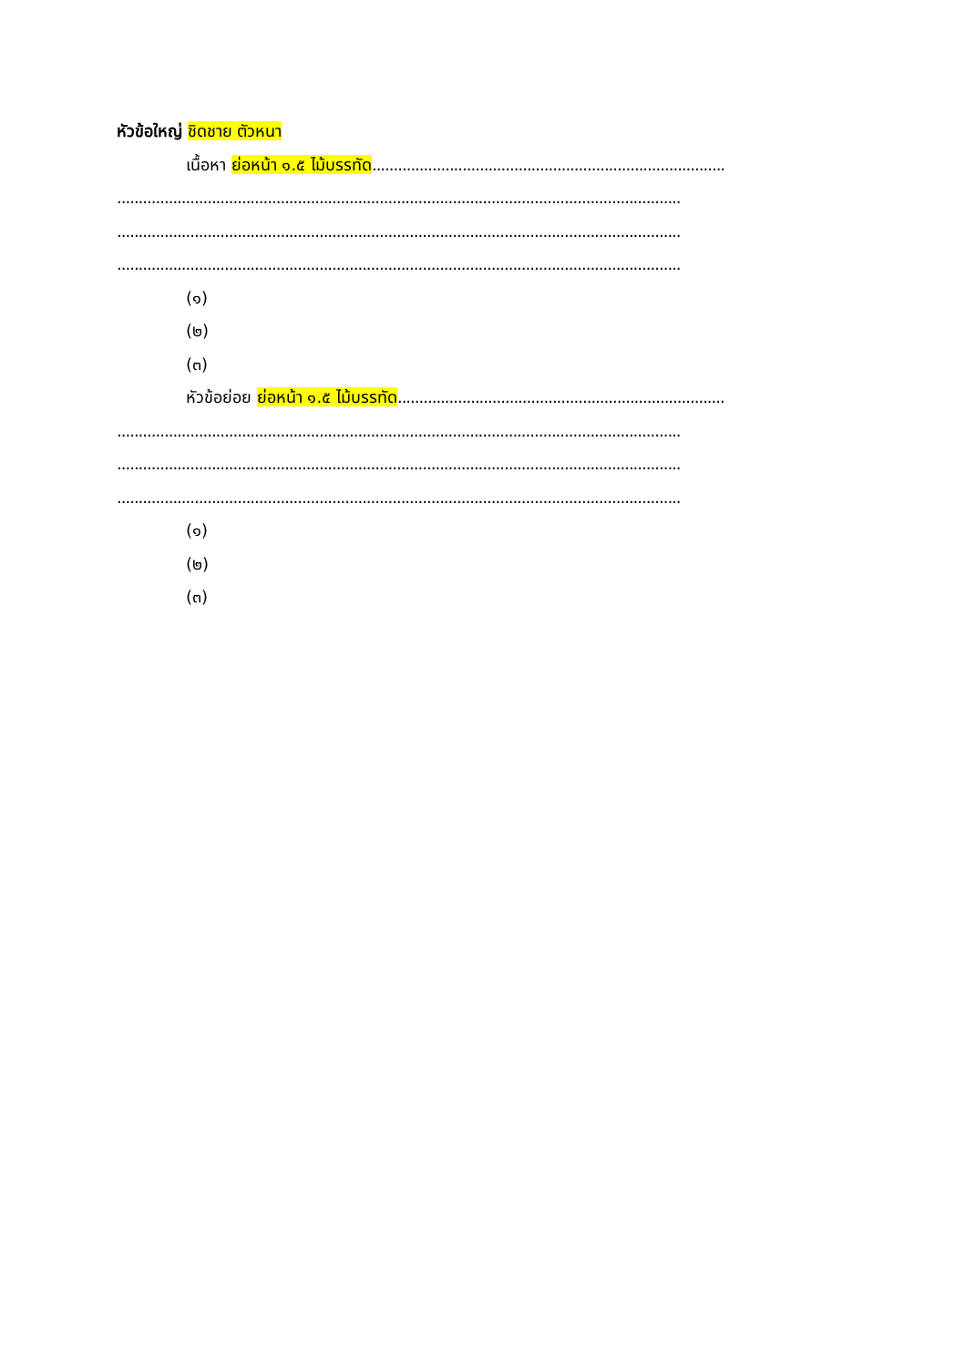หัวข้อใหญ่ ชิดชาย ตัวหนา
เนื้อหา ย่อหน้า ๑.๕ ไม้บรรทัด..................................................................................
...................................................................................................................................
...................................................................................................................................
...................................................................................................................................
(๑)
(๒)
(๓)
หัวข้อย่อย ย่อหน้า ๑.๕ ไม้บรรทัด............................................................................
...................................................................................................................................
...................................................................................................................................
...................................................................................................................................
(๑)
(๒)
(๓)